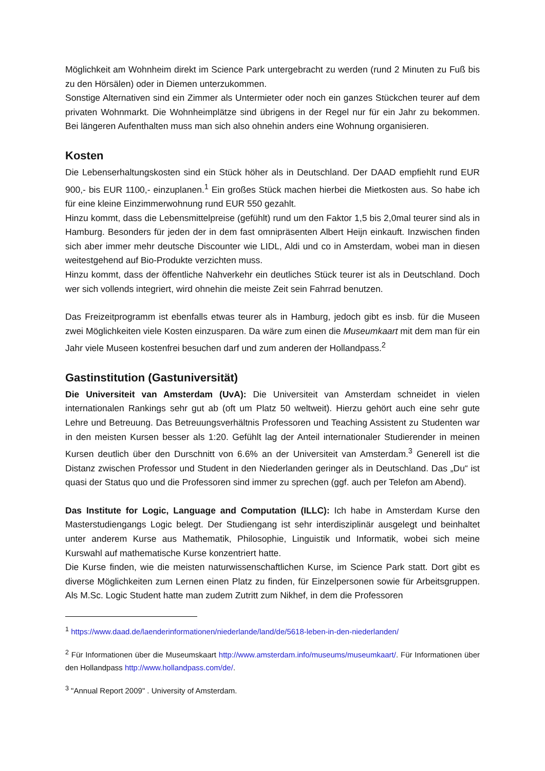Möglichkeit am Wohnheim direkt im Science Park untergebracht zu werden (rund 2 Minuten zu Fuß bis zu den Hörsälen) oder in Diemen unterzukommen.
Sonstige Alternativen sind ein Zimmer als Untermieter oder noch ein ganzes Stückchen teurer auf dem privaten Wohnmarkt. Die Wohnheimplätze sind übrigens in der Regel nur für ein Jahr zu bekommen. Bei längeren Aufenthalten muss man sich also ohnehin anders eine Wohnung organisieren.
Kosten
Die Lebenserhaltungskosten sind ein Stück höher als in Deutschland. Der DAAD empfiehlt rund EUR 900,- bis EUR 1100,- einzuplanen.<sup>1</sup> Ein großes Stück machen hierbei die Mietkosten aus. So habe ich für eine kleine Einzimmerwohnung rund EUR 550 gezahlt.
Hinzu kommt, dass die Lebensmittelpreise (gefühlt) rund um den Faktor 1,5 bis 2,0mal teurer sind als in Hamburg. Besonders für jeden der in dem fast omnipräsenten Albert Heijn einkauft. Inzwischen finden sich aber immer mehr deutsche Discounter wie LIDL, Aldi und co in Amsterdam, wobei man in diesen weitestgehend auf Bio-Produkte verzichten muss.
Hinzu kommt, dass der öffentliche Nahverkehr ein deutliches Stück teurer ist als in Deutschland. Doch wer sich vollends integriert, wird ohnehin die meiste Zeit sein Fahrrad benutzen.
Das Freizeitprogramm ist ebenfalls etwas teurer als in Hamburg, jedoch gibt es insb. für die Museen zwei Möglichkeiten viele Kosten einzusparen. Da wäre zum einen die Museumkaart mit dem man für ein Jahr viele Museen kostenfrei besuchen darf und zum anderen der Hollandpass.<sup>2</sup>
Gastinstitution (Gastuniversität)
Die Universiteit van Amsterdam (UvA): Die Universiteit van Amsterdam schneidet in vielen internationalen Rankings sehr gut ab (oft um Platz 50 weltweit). Hierzu gehört auch eine sehr gute Lehre und Betreuung. Das Betreuungsverhältnis Professoren und Teaching Assistent zu Studenten war in den meisten Kursen besser als 1:20. Gefühlt lag der Anteil internationaler Studierender in meinen Kursen deutlich über den Durschnitt von 6.6% an der Universiteit van Amsterdam.<sup>3</sup> Generell ist die Distanz zwischen Professor und Student in den Niederlanden geringer als in Deutschland. Das „Du“ ist quasi der Status quo und die Professoren sind immer zu sprechen (ggf. auch per Telefon am Abend).
Das Institute for Logic, Language and Computation (ILLC): Ich habe in Amsterdam Kurse den Masterstudiengangs Logic belegt. Der Studiengang ist sehr interdisziplinär ausgelegt und beinhaltet unter anderem Kurse aus Mathematik, Philosophie, Linguistik und Informatik, wobei sich meine Kurswahl auf mathematische Kurse konzentriert hatte.
Die Kurse finden, wie die meisten naturwissenschaftlichen Kurse, im Science Park statt. Dort gibt es diverse Möglichkeiten zum Lernen einen Platz zu finden, für Einzelpersonen sowie für Arbeitsgruppen. Als M.Sc. Logic Student hatte man zudem Zutritt zum Nikhef, in dem die Professoren
<sup>1</sup> https://www.daad.de/laenderinformationen/niederlande/land/de/5618-leben-in-den-niederlanden/
<sup>2</sup> Für Informationen über die Museumskaart http://www.amsterdam.info/museums/museumkaart/. Für Informationen über den Hollandpass http://www.hollandpass.com/de/.
<sup>3</sup> "Annual Report 2009" . University of Amsterdam.